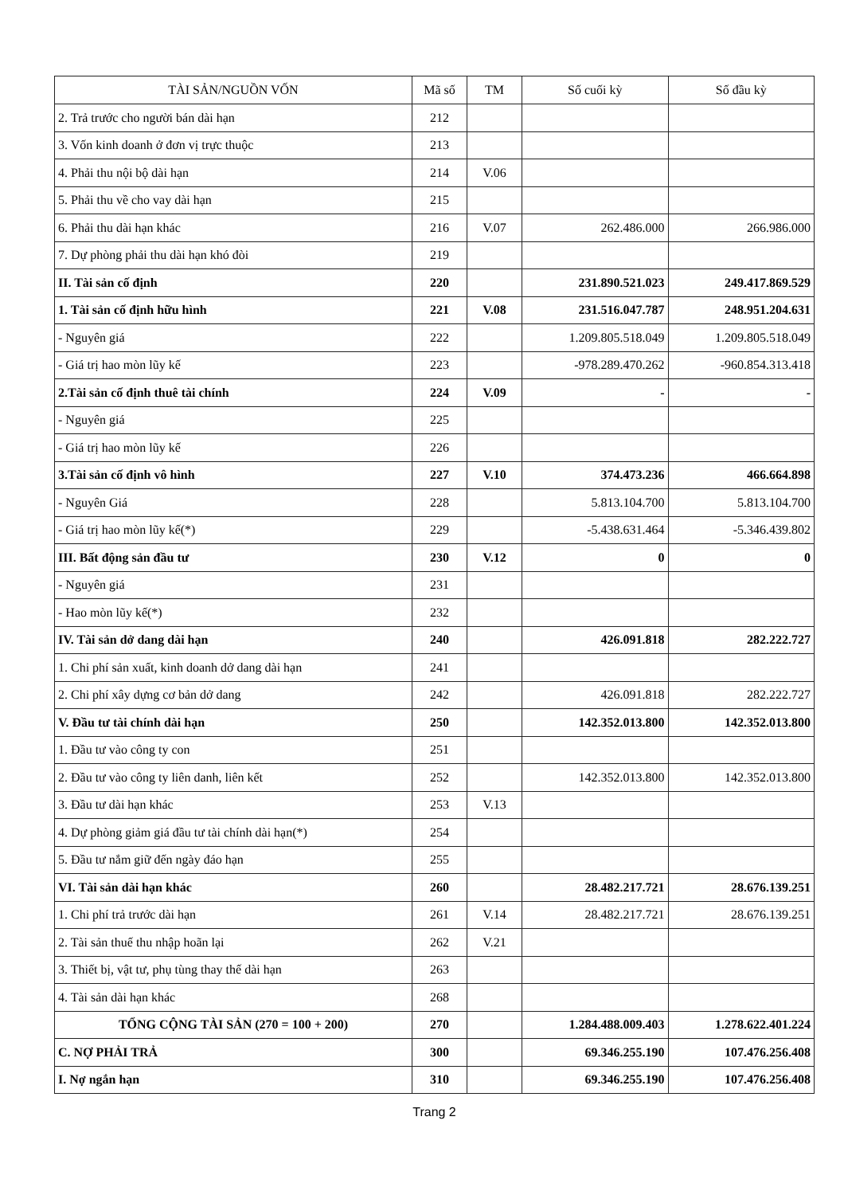| TÀI SẢN/NGUỒN VỐN | Mã số | TM | Số cuối kỳ | Số đầu kỳ |
| --- | --- | --- | --- | --- |
| 2. Trả trước cho người bán dài hạn | 212 | | | |
| 3. Vốn kinh doanh ở đơn vị trực thuộc | 213 | | | |
| 4. Phải thu nội bộ dài hạn | 214 | V.06 | | |
| 5. Phải thu về cho vay dài hạn | 215 | | | |
| 6. Phải thu dài hạn khác | 216 | V.07 | 262.486.000 | 266.986.000 |
| 7. Dự phòng phải thu dài hạn khó đòi | 219 | | | |
| II. Tài sản cố định | 220 | | 231.890.521.023 | 249.417.869.529 |
| 1. Tài sản cố định hữu hình | 221 | V.08 | 231.516.047.787 | 248.951.204.631 |
| - Nguyên giá | 222 | | 1.209.805.518.049 | 1.209.805.518.049 |
| - Giá trị hao mòn lũy kế | 223 | | -978.289.470.262 | -960.854.313.418 |
| 2.Tài sản cố định thuê tài chính | 224 | V.09 | - | - |
| - Nguyên giá | 225 | | | |
| - Giá trị hao mòn lũy kế | 226 | | | |
| 3.Tài sản cố định vô hình | 227 | V.10 | 374.473.236 | 466.664.898 |
| - Nguyên Giá | 228 | | 5.813.104.700 | 5.813.104.700 |
| - Giá trị hao mòn lũy kế(*) | 229 | | -5.438.631.464 | -5.346.439.802 |
| III. Bất động sản đầu tư | 230 | V.12 | 0 | 0 |
| - Nguyên giá | 231 | | | |
| - Hao mòn lũy kế(*) | 232 | | | |
| IV. Tài sản dở dang dài hạn | 240 | | 426.091.818 | 282.222.727 |
| 1. Chi phí sản xuất, kinh doanh dở dang dài hạn | 241 | | | |
| 2. Chi phí xây dựng cơ bản dở dang | 242 | | 426.091.818 | 282.222.727 |
| V. Đầu tư tài chính dài hạn | 250 | | 142.352.013.800 | 142.352.013.800 |
| 1. Đầu tư vào công ty con | 251 | | | |
| 2. Đầu tư vào công ty liên danh, liên kết | 252 | | 142.352.013.800 | 142.352.013.800 |
| 3. Đầu tư dài hạn khác | 253 | V.13 | | |
| 4. Dự phòng giảm giá đầu tư tài chính dài hạn(*) | 254 | | | |
| 5. Đầu tư nắm giữ đến ngày đáo hạn | 255 | | | |
| VI. Tài sản dài hạn khác | 260 | | 28.482.217.721 | 28.676.139.251 |
| 1. Chi phí trả trước dài hạn | 261 | V.14 | 28.482.217.721 | 28.676.139.251 |
| 2. Tài sản thuế thu nhập hoãn lại | 262 | V.21 | | |
| 3. Thiết bị, vật tư, phụ tùng thay thế dài hạn | 263 | | | |
| 4. Tài sản dài hạn khác | 268 | | | |
| TỔNG CỘNG TÀI SẢN (270 = 100 + 200) | 270 | | 1.284.488.009.403 | 1.278.622.401.224 |
| C. NỢ PHẢI TRẢ | 300 | | 69.346.255.190 | 107.476.256.408 |
| I. Nợ ngắn hạn | 310 | | 69.346.255.190 | 107.476.256.408 |
Trang 2